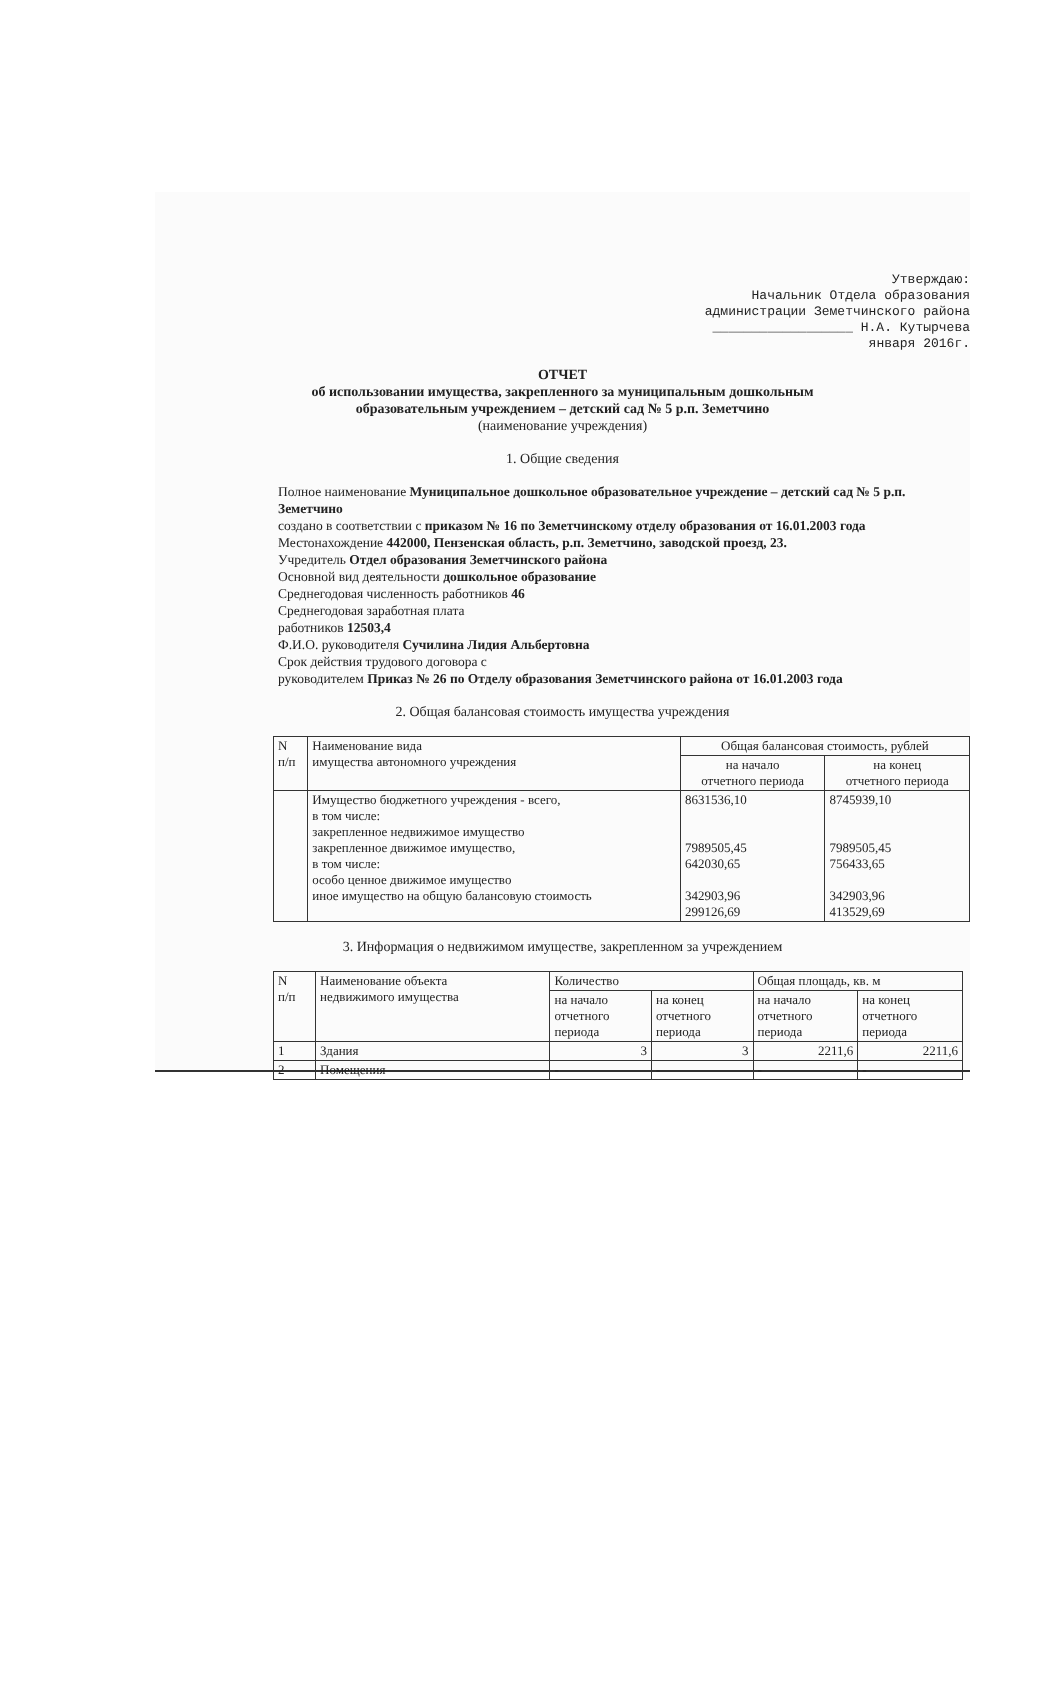Утверждаю:
Начальник Отдела образования
администрации Земетчинского района
__________________ Н.А. Кутырчева
января 2016г.
ОТЧЕТ
об использовании имущества, закрепленного за муниципальным дошкольным
образовательным учреждением – детский сад № 5 р.п. Земетчино
(наименование учреждения)
1. Общие сведения
Полное наименование Муниципальное дошкольное образовательное учреждение – детский сад № 5 р.п. Земетчино
создано в соответствии с приказом № 16 по Земетчинскому отделу образования от 16.01.2003 года
Местонахождение 442000, Пензенская область, р.п. Земетчино, заводской проезд, 23.
Учредитель Отдел образования Земетчинского района
Основной вид деятельности дошкольное образование
Среднегодовая численность работников 46
Среднегодовая заработная плата
работников 12503,4
Ф.И.О. руководителя Сучилина Лидия Альбертовна
Срок действия трудового договора с
руководителем Приказ № 26 по Отделу образования Земетчинского района от 16.01.2003 года
2. Общая балансовая стоимость имущества учреждения
| N п/п | Наименование вида имущества автономного учреждения | Общая балансовая стоимость, рублей | |
| --- | --- | --- | --- |
| | | на начало отчетного периода | на конец отчетного периода |
| | Имущество бюджетного учреждения - всего, в том числе: закрепленное недвижимое имущество закрепленное движимое имущество, в том числе: особо ценное движимое имущество иное имущество на общую балансовую стоимость | 8631536,10 7989505,45 642030,65 342903,96 299126,69 | 8745939,10 7989505,45 756433,65 342903,96 413529,69 |
3. Информация о недвижимом имуществе, закрепленном за учреждением
| N п/п | Наименование объекта недвижимого имущества | Количество | | Общая площадь, кв. м | |
| --- | --- | --- | --- | --- | --- |
| | | на начало отчетного периода | на конец отчетного периода | на начало отчетного периода | на конец отчетного периода |
| 1 | Здания | 3 | 3 | 2211,6 | 2211,6 |
| 2 | Помещения | - | - | - | - |